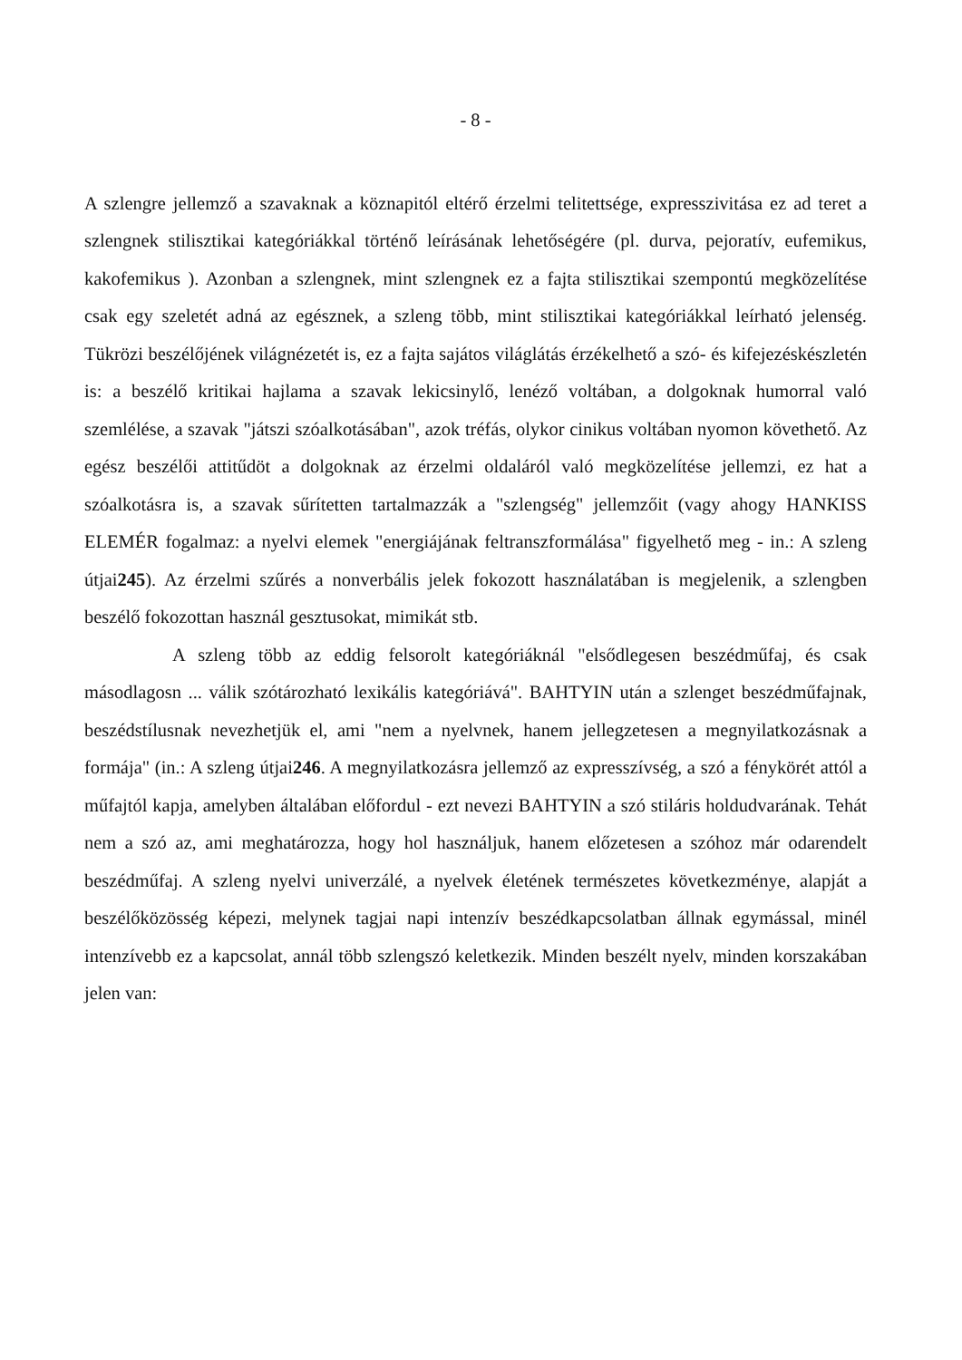- 8 -
A szlengre jellemző a szavaknak a köznapitól eltérő érzelmi telitettsége, expresszivitása ez ad teret a szlengnek stilisztikai kategóriákkal történő leírásának lehetőségére (pl. durva, pejoratív, eufemikus, kakofemikus ). Azonban a szlengnek, mint szlengnek ez a fajta stilisztikai szempontú megközelítése csak egy szeletét adná az egésznek, a szleng több, mint stilisztikai kategóriákkal leírható jelenség. Tükrözi beszélőjének világnézetét is, ez a fajta sajátos világlátás érzékelhető a szó- és kifejezéskészletén is: a beszélő kritikai hajlama a szavak lekicsinylő, lenéző voltában, a dolgoknak humorral való szemlélése, a szavak "játszi szóalkotásában", azok tréfás, olykor cinikus voltában nyomon követhető. Az egész beszélői attitűdöt a dolgoknak az érzelmi oldaláról való megközelítése jellemzi, ez hat a szóalkotásra is, a szavak sűrítetten tartalmazzák a "szlengség" jellemzőit (vagy ahogy HANKISS ELEMÉR fogalmaz: a nyelvi elemek "energiájának feltranszformálása" figyelhető meg - in.: A szleng útjai245). Az érzelmi szűrés a nonverbális jelek fokozott használatában is megjelenik, a szlengben beszélő fokozottan használ gesztusokat, mimikát stb.
A szleng több az eddig felsorolt kategóriáknál "elsődlegesen beszédműfaj, és csak másodlagosn ... válik szótározható lexikális kategóriává". BAHTYIN után a szlenget beszédműfajnak, beszédstílusnak nevezhetjük el, ami "nem a nyelvnek, hanem jellegzetesen a megnyilatkozásnak a formája" (in.: A szleng útjai246. A megnyilatkozásra jellemző az expresszívség, a szó a fénykörét attól a műfajtól kapja, amelyben általában előfordul - ezt nevezi BAHTYIN a szó stiláris holdudvarának. Tehát nem a szó az, ami meghatározza, hogy hol használjuk, hanem előzetesen a szóhoz már odarendelt beszédműfaj. A szleng nyelvi univerzálé, a nyelvek életének természetes következménye, alapját a beszélőközösség képezi, melynek tagjai napi intenzív beszédkapcsolatban állnak egymással, minél intenzívebb ez a kapcsolat, annál több szlengszó keletkezik. Minden beszélt nyelv, minden korszakában jelen van: